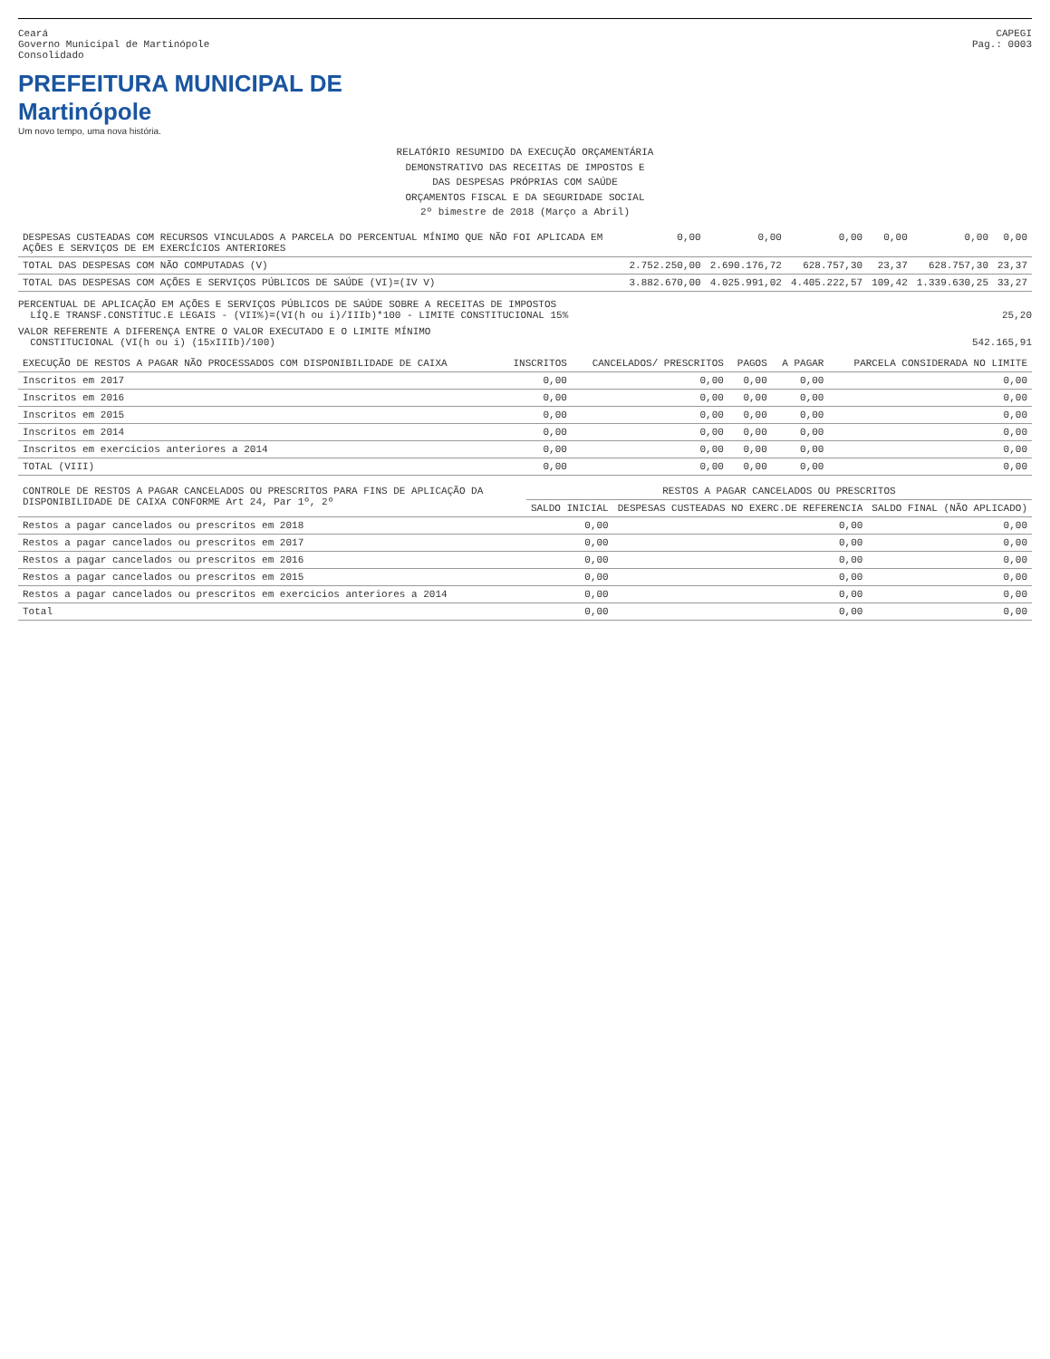Ceará
Governo Municipal de Martinópole
Consolidado
CAPEGI
Pag.: 0003
PREFEITURA MUNICIPAL DE
Martinópole
Um novo tempo, uma nova história.
RELATÓRIO RESUMIDO DA EXECUÇÃO ORÇAMENTÁRIA
DEMONSTRATIVO DAS RECEITAS DE IMPOSTOS E
DAS DESPESAS PRÓPRIAS COM SAÚDE
ORÇAMENTOS FISCAL E DA SEGURIDADE SOCIAL
2º bimestre de 2018 (Março a Abril)
| DESPESAS CUSTEADAS COM RECURSOS VINCULADOS A PARCELA DO PERCENTUAL MÍNIMO QUE NÃO FOI APLICADA EM AÇÕES E SERVIÇOS DE EM EXERCÍCIOS ANTERIORES | 0,00 | 0,00 | 0,00 | 0,00 | 0,00 | 0,00 |
| TOTAL DAS DESPESAS COM NÃO COMPUTADAS (V) | 2.752.250,00 | 2.690.176,72 | 628.757,30 | 23,37 | 628.757,30 | 23,37 |
| TOTAL DAS DESPESAS COM AÇÕES E SERVIÇOS PÚBLICOS DE SAÚDE (VI)=(IV V) | 3.882.670,00 | 4.025.991,02 | 4.405.222,57 | 109,42 | 1.339.630,25 | 33,27 |
PERCENTUAL DE APLICAÇÃO EM AÇÕES E SERVIÇOS PÚBLICOS DE SAÚDE SOBRE A RECEITAS DE IMPOSTOS
LÍQ.E TRANSF.CONSTITUC.E LEGAIS - (VII%)=(VI(h ou i)/IIIb)*100 - LIMITE CONSTITUCIONAL 15% 25,20
VALOR REFERENTE A DIFERENÇA ENTRE O VALOR EXECUTADO E O LIMITE MÍNIMO
CONSTITUCIONAL (VI(h ou i) (15xIIIb)/100) 542.165,91
| EXECUÇÃO DE RESTOS A PAGAR NÃO PROCESSADOS COM DISPONIBILIDADE DE CAIXA | INSCRITOS | CANCELADOS/ PRESCRITOS | PAGOS | A PAGAR | PARCELA CONSIDERADA NO LIMITE |
| --- | --- | --- | --- | --- | --- |
| Inscritos em 2017 | 0,00 | 0,00 | 0,00 | 0,00 | 0,00 |
| Inscritos em 2016 | 0,00 | 0,00 | 0,00 | 0,00 | 0,00 |
| Inscritos em 2015 | 0,00 | 0,00 | 0,00 | 0,00 | 0,00 |
| Inscritos em 2014 | 0,00 | 0,00 | 0,00 | 0,00 | 0,00 |
| Inscritos em exercícios anteriores a 2014 | 0,00 | 0,00 | 0,00 | 0,00 | 0,00 |
| TOTAL (VIII) | 0,00 | 0,00 | 0,00 | 0,00 | 0,00 |
| CONTROLE DE RESTOS A PAGAR CANCELADOS OU PRESCRITOS PARA FINS DE APLICAÇÃO DA DISPONIBILIDADE DE CAIXA CONFORME Art 24, Par 1º, 2º | RESTOS A PAGAR CANCELADOS OU PRESCRITOS | | |
| --- | --- | --- | --- |
| | SALDO INICIAL | DESPESAS CUSTEADAS NO EXERC.DE REFERENCIA | SALDO FINAL (NÃO APLICADO) |
| Restos a pagar cancelados ou prescritos em 2018 | 0,00 | 0,00 | 0,00 |
| Restos a pagar cancelados ou prescritos em 2017 | 0,00 | 0,00 | 0,00 |
| Restos a pagar cancelados ou prescritos em 2016 | 0,00 | 0,00 | 0,00 |
| Restos a pagar cancelados ou prescritos em 2015 | 0,00 | 0,00 | 0,00 |
| Restos a pagar cancelados ou prescritos em exercícios anteriores a 2014 | 0,00 | 0,00 | 0,00 |
| Total | 0,00 | 0,00 | 0,00 |